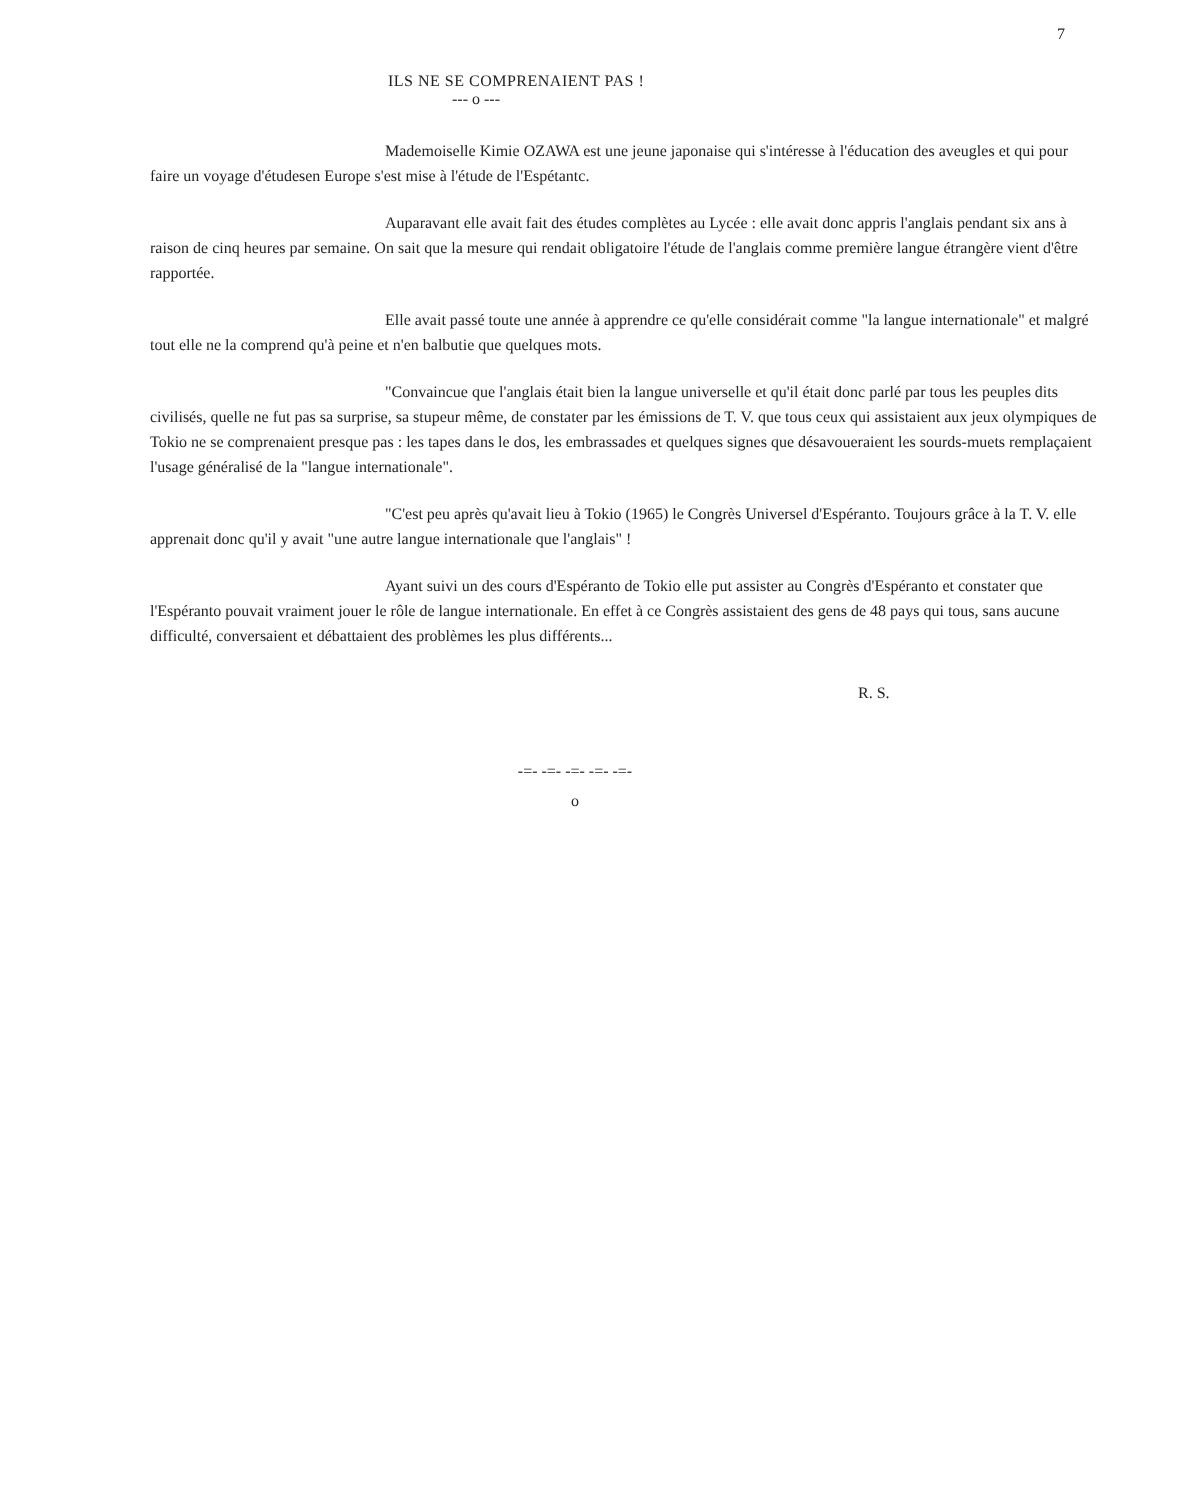7
ILS NE SE COMPRENAIENT PAS !
--- o ---
Mademoiselle Kimie OZAWA est une jeune japonaise qui s'intéresse à l'éducation des aveugles et qui pour faire un voyage d'étudesen Europe s'est mise à l'étude de l'Espétantc.
Auparavant elle avait fait des études complètes au Lycée : elle avait donc appris l'anglais pendant six ans à raison de cinq heures par semaine. On sait que la mesure qui rendait obligatoire l'étude de l'anglais comme première langue étrangère vient d'être rapportée.
Elle avait passé toute une année à apprendre ce qu'elle considérait comme "la langue internationale" et malgré tout elle ne la comprend qu'à peine et n'en balbutie que quelques mots.
"Convaincue que l'anglais était bien la langue universelle et qu'il était donc parlé par tous les peuples dits civilisés, quelle ne fut pas sa surprise, sa stupeur même, de constater par les émissions de T. V. que tous ceux qui assistaient aux jeux olympiques de Tokio ne se comprenaient presque pas : les tapes dans le dos, les embrassades et quelques signes que désavoueraient les sourds-muets remplaçaient l'usage généralisé de la "langue internationale".
"C'est peu après qu'avait lieu à Tokio (1965) le Congrès Universel d'Espéranto. Toujours grâce à la T. V. elle apprenait donc qu'il y avait "une autre langue internationale que l'anglais" !
Ayant suivi un des cours d'Espéranto de Tokio elle put assister au Congrès d'Espéranto et constater que l'Espéranto pouvait vraiment jouer le rôle de langue internationale. En effet à ce Congrès assistaient des gens de 48 pays qui tous, sans aucune difficulté, conversaient et débattaient des problèmes les plus différents...
R. S.
-=- -=- -=- -=- -=-
o